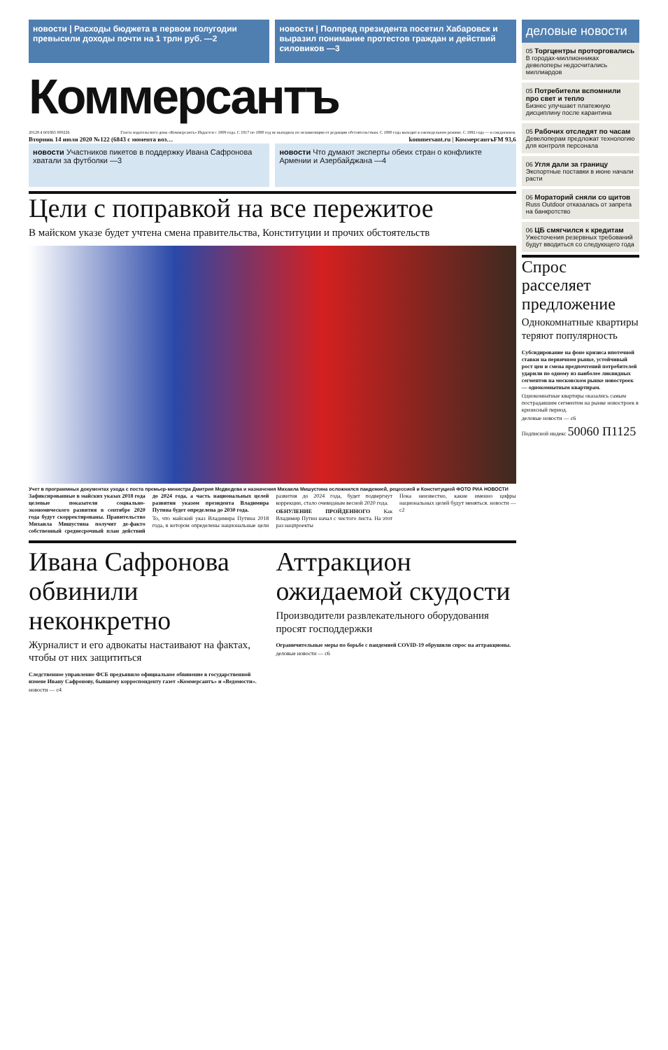новости | Расходы бюджета в первом полугодии превысили доходы почти на 1 трлн руб. —2
новости | Полпред президента посетил Хабаровск и выразил понимание протестов граждан и действий силовиков —3
Коммерсантъ
20129 4 601865 000226 Газета издательского дома «Коммерсантъ» Издается с 1909 года. С 1917 по 1990 год не выходила по независящим от редакции обстоятельствам. С 1990 года выходит в еженедельном режиме. С 1992 года — в ежедневном.
Вторник 14 июля 2020 №122 (6843 с момента воз… kommersant.ru | КоммерсантъFM 93,6
новости Участников пикетов в поддержку Ивана Сафронова хватали за футболки —3
новости Что думают эксперты обеих стран о конфликте Армении и Азербайджана —4
Цели с поправкой на все пережитое
В майском указе будет учтена смена правительства, Конституции и прочих обстоятельств
Учет в программных документах ухода с поста премьер-министра Дмитрия Медведева и назначения Михаила Мишустина осложнился пандемией, рецессией и Конституцией ФОТО РИА НОВОСТИ
Зафиксированные в майских указах 2018 года целевые показатели социально-экономического развития в сентябре 2020 года будут скорректированы. Правительство Михаила Мишустина получит де-факто собственный среднесрочный план действий до 2024 года, а часть национальных целей развития указом президента Владимира Путина будет определена до 2030 года.
То, что майский указ Владимира Путина 2018 года, в котором определены национальные цели развития до 2024 года, будет подвергнут коррекции, стало очевидным весной 2020 года.
ОБНУЛЕНИЕ ПРОЙДЕННОГО Как Владимир Путин начал с чистого листа. На этот раз нацпроекты
Пока неизвестно, какие именно цифры национальных целей будут меняться. новости — с2
Ивана Сафронова обвинили неконкретно
Журналист и его адвокаты настаивают на фактах, чтобы от них защититься
Следственное управление ФСБ предъявило официальное обвинение в государственной измене Ивану Сафронову, бывшему корреспонденту газет «Коммерсантъ» и «Ведомости».
новости — с4
Аттракцион ожидаемой скудости
Производители развлекательного оборудования просят господдержки
Ограничительные меры по борьбе с пандемией COVID-19 обрушили спрос на аттракционы.
деловые новости — с6
деловые новости
05 Торгцентры проторговались
В городах-миллионниках девелоперы недосчитались миллиардов
05 Потребители вспомнили про свет и тепло
Бизнес улучшает платежную дисциплину после карантина
05 Рабочих отследят по часам
Девелоперам предложат технологию для контроля персонала
06 Угля дали за границу
Экспортные поставки в июне начали расти
06 Мораторий сняли со щитов
Russ Outdoor отказалась от запрета на банкротство
06 ЦБ смягчился к кредитам
Ужесточения резервных требований будут вводиться со следующего года
Спрос расселяет предложение
Однокомнатные квартиры теряют популярность
Субсидирование на фоне кризиса ипотечной ставки на первичном рынке, устойчивый рост цен и смена предпочтений потребителей ударили по одному из наиболее ликвидных сегментов на московском рынке новостроек — однокомнатным квартирам.
Однокомнатные квартиры оказались самым пострадавшим сегментом на рынке новостроек в кризисный период.
деловые новости — с6
Подписной индекс 50060 П1125